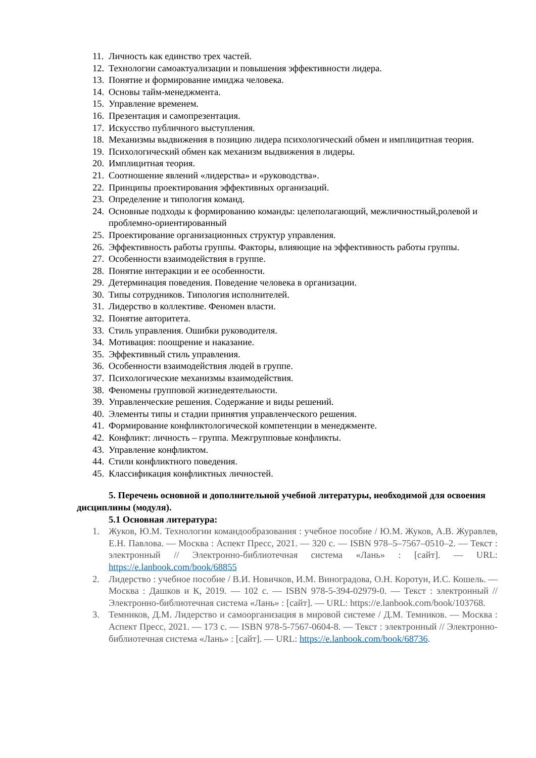11. Личность как единство трех частей.
12. Технологии самоактуализации и повышения эффективности лидера.
13. Понятие и формирование имиджа человека.
14. Основы тайм-менеджмента.
15. Управление временем.
16. Презентация и самопрезентация.
17. Искусство публичного выступления.
18. Механизмы выдвижения в позицию лидера психологический обмен и имплицитная теория.
19. Психологический обмен как механизм выдвижения в лидеры.
20. Имплицитная теория.
21. Соотношение явлений «лидерства» и «руководства».
22. Принципы проектирования эффективных организаций.
23. Определение и типология команд.
24. Основные подходы к формированию команды: целеполагающий, межличностный,ролевой и проблемно-ориентированный
25. Проектирование организационных структур управления.
26. Эффективность работы группы. Факторы, влияющие на эффективность работы группы.
27. Особенности взаимодействия в группе.
28. Понятие интеракции и ее особенности.
29. Детерминация поведения. Поведение человека в организации.
30. Типы сотрудников. Типология исполнителей.
31. Лидерство в коллективе. Феномен власти.
32. Понятие авторитета.
33. Стиль управления. Ошибки руководителя.
34. Мотивация: поощрение и наказание.
35. Эффективный стиль управления.
36. Особенности взаимодействия людей в группе.
37. Психологические механизмы взаимодействия.
38. Феномены групповой жизнедеятельности.
39. Управленческие решения. Содержание и виды решений.
40. Элементы типы и стадии принятия управленческого решения.
41. Формирование конфликтологической компетенции в менеджменте.
42. Конфликт: личность – группа. Межгрупповые конфликты.
43. Управление конфликтом.
44. Стили конфликтного поведения.
45. Классификация конфликтных личностей.
5. Перечень основной и дополнительной учебной литературы, необходимой для освоения дисциплины (модуля).
5.1 Основная литература:
1. Жуков, Ю.М. Технологии командообразования : учебное пособие / Ю.М. Жуков, А.В. Журавлев, Е.Н. Павлова. — Москва : Аспект Пресс, 2021. — 320 с. — ISBN 978–5–7567–0510–2. — Текст : электронный // Электронно-библиотечная система «Лань» : [сайт]. — URL: https://e.lanbook.com/book/68855
2. Лидерство : учебное пособие / В.И. Новичков, И.М. Виноградова, О.Н. Коротун, И.С. Кошель. — Москва : Дашков и К, 2019. — 102 с. — ISBN 978-5-394-02979-0. — Текст : электронный // Электронно-библиотечная система «Лань» : [сайт]. — URL: https://e.lanbook.com/book/103768.
3. Темников, Д.М. Лидерство и самоорганизация в мировой системе / Д.М. Темников. — Москва : Аспект Пресс, 2021. — 173 с. — ISBN 978-5-7567-0604-8. — Текст : электронный // Электронно-библиотечная система «Лань» : [сайт]. — URL: https://e.lanbook.com/book/68736.